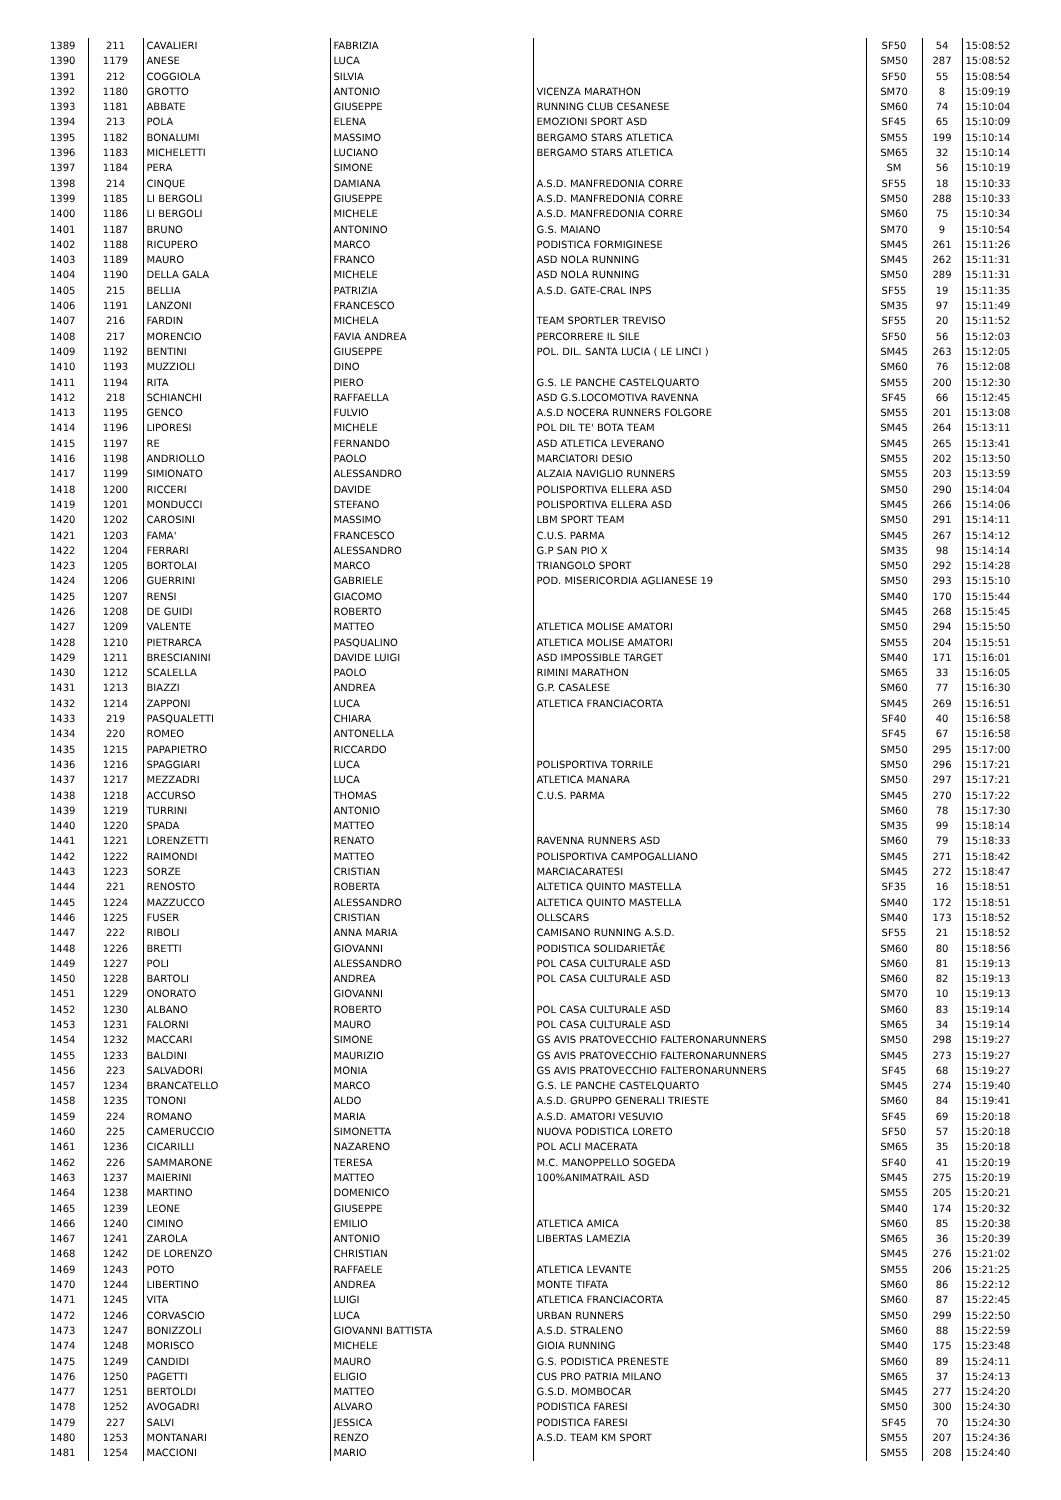| 1389 | 211 | CAVALIERI | FABRIZIA | | SF50 | 54 | 15:08:52 |
| 1390 | 1179 | ANESE | LUCA | | SM50 | 287 | 15:08:52 |
| 1391 | 212 | COGGIOLA | SILVIA | | SF50 | 55 | 15:08:54 |
| 1392 | 1180 | GROTTO | ANTONIO | VICENZA MARATHON | SM70 | 8 | 15:09:19 |
| 1393 | 1181 | ABBATE | GIUSEPPE | RUNNING CLUB CESANESE | SM60 | 74 | 15:10:04 |
| 1394 | 213 | POLA | ELENA | EMOZIONI SPORT ASD | SF45 | 65 | 15:10:09 |
| 1395 | 1182 | BONALUMI | MASSIMO | BERGAMO STARS ATLETICA | SM55 | 199 | 15:10:14 |
| 1396 | 1183 | MICHELETTI | LUCIANO | BERGAMO STARS ATLETICA | SM65 | 32 | 15:10:14 |
| 1397 | 1184 | PERA | SIMONE | | SM | 56 | 15:10:19 |
| 1398 | 214 | CINQUE | DAMIANA | A.S.D. MANFREDONIA CORRE | SF55 | 18 | 15:10:33 |
| 1399 | 1185 | LI BERGOLI | GIUSEPPE | A.S.D. MANFREDONIA CORRE | SM50 | 288 | 15:10:33 |
| 1400 | 1186 | LI BERGOLI | MICHELE | A.S.D. MANFREDONIA CORRE | SM60 | 75 | 15:10:34 |
| 1401 | 1187 | BRUNO | ANTONINO | G.S. MAIANO | SM70 | 9 | 15:10:54 |
| 1402 | 1188 | RICUPERO | MARCO | PODISTICA FORMIGINESE | SM45 | 261 | 15:11:26 |
| 1403 | 1189 | MAURO | FRANCO | ASD NOLA RUNNING | SM45 | 262 | 15:11:31 |
| 1404 | 1190 | DELLA GALA | MICHELE | ASD NOLA RUNNING | SM50 | 289 | 15:11:31 |
| 1405 | 215 | BELLIA | PATRIZIA | A.S.D. GATE-CRAL INPS | SF55 | 19 | 15:11:35 |
| 1406 | 1191 | LANZONI | FRANCESCO | | SM35 | 97 | 15:11:49 |
| 1407 | 216 | FARDIN | MICHELA | TEAM SPORTLER TREVISO | SF55 | 20 | 15:11:52 |
| 1408 | 217 | MORENCIO | FAVIA ANDREA | PERCORRERE IL SILE | SF50 | 56 | 15:12:03 |
| 1409 | 1192 | BENTINI | GIUSEPPE | POL. DIL. SANTA LUCIA ( LE LINCI ) | SM45 | 263 | 15:12:05 |
| 1410 | 1193 | MUZZIOLI | DINO | | SM60 | 76 | 15:12:08 |
| 1411 | 1194 | RITA | PIERO | G.S. LE PANCHE CASTELQUARTO | SM55 | 200 | 15:12:30 |
| 1412 | 218 | SCHIANCHI | RAFFAELLA | ASD G.S.LOCOMOTIVA RAVENNA | SF45 | 66 | 15:12:45 |
| 1413 | 1195 | GENCO | FULVIO | A.S.D NOCERA RUNNERS FOLGORE | SM55 | 201 | 15:13:08 |
| 1414 | 1196 | LIPORESI | MICHELE | POL DIL TE' BOTA TEAM | SM45 | 264 | 15:13:11 |
| 1415 | 1197 | RE | FERNANDO | ASD ATLETICA LEVERANO | SM45 | 265 | 15:13:41 |
| 1416 | 1198 | ANDRIOLLO | PAOLO | MARCIATORI DESIO | SM55 | 202 | 15:13:50 |
| 1417 | 1199 | SIMIONATO | ALESSANDRO | ALZAIA NAVIGLIO RUNNERS | SM55 | 203 | 15:13:59 |
| 1418 | 1200 | RICCERI | DAVIDE | POLISPORTIVA ELLERA ASD | SM50 | 290 | 15:14:04 |
| 1419 | 1201 | MONDUCCI | STEFANO | POLISPORTIVA ELLERA ASD | SM45 | 266 | 15:14:06 |
| 1420 | 1202 | CAROSINI | MASSIMO | LBM SPORT TEAM | SM50 | 291 | 15:14:11 |
| 1421 | 1203 | FAMA' | FRANCESCO | C.U.S. PARMA | SM45 | 267 | 15:14:12 |
| 1422 | 1204 | FERRARI | ALESSANDRO | G.P SAN PIO X | SM35 | 98 | 15:14:14 |
| 1423 | 1205 | BORTOLAI | MARCO | TRIANGOLO SPORT | SM50 | 292 | 15:14:28 |
| 1424 | 1206 | GUERRINI | GABRIELE | POD. MISERICORDIA AGLIANESE 19 | SM50 | 293 | 15:15:10 |
| 1425 | 1207 | RENSI | GIACOMO | | SM40 | 170 | 15:15:44 |
| 1426 | 1208 | DE GUIDI | ROBERTO | | SM45 | 268 | 15:15:45 |
| 1427 | 1209 | VALENTE | MATTEO | ATLETICA MOLISE AMATORI | SM50 | 294 | 15:15:50 |
| 1428 | 1210 | PIETRARCA | PASQUALINO | ATLETICA MOLISE AMATORI | SM55 | 204 | 15:15:51 |
| 1429 | 1211 | BRESCIANINI | DAVIDE LUIGI | ASD IMPOSSIBLE TARGET | SM40 | 171 | 15:16:01 |
| 1430 | 1212 | SCALELLA | PAOLO | RIMINI MARATHON | SM65 | 33 | 15:16:05 |
| 1431 | 1213 | BIAZZI | ANDREA | G.P. CASALESE | SM60 | 77 | 15:16:30 |
| 1432 | 1214 | ZAPPONI | LUCA | ATLETICA FRANCIACORTA | SM45 | 269 | 15:16:51 |
| 1433 | 219 | PASQUALETTI | CHIARA | | SF40 | 40 | 15:16:58 |
| 1434 | 220 | ROMEO | ANTONELLA | | SF45 | 67 | 15:16:58 |
| 1435 | 1215 | PAPAPIETRO | RICCARDO | | SM50 | 295 | 15:17:00 |
| 1436 | 1216 | SPAGGIARI | LUCA | POLISPORTIVA TORRILE | SM50 | 296 | 15:17:21 |
| 1437 | 1217 | MEZZADRI | LUCA | ATLETICA MANARA | SM50 | 297 | 15:17:21 |
| 1438 | 1218 | ACCURSO | THOMAS | C.U.S. PARMA | SM45 | 270 | 15:17:22 |
| 1439 | 1219 | TURRINI | ANTONIO | | SM60 | 78 | 15:17:30 |
| 1440 | 1220 | SPADA | MATTEO | | SM35 | 99 | 15:18:14 |
| 1441 | 1221 | LORENZETTI | RENATO | RAVENNA RUNNERS ASD | SM60 | 79 | 15:18:33 |
| 1442 | 1222 | RAIMONDI | MATTEO | POLISPORTIVA CAMPOGALLIANO | SM45 | 271 | 15:18:42 |
| 1443 | 1223 | SORZE | CRISTIAN | MARCIACARATESI | SM45 | 272 | 15:18:47 |
| 1444 | 221 | RENOSTO | ROBERTA | ALTETICA QUINTO MASTELLA | SF35 | 16 | 15:18:51 |
| 1445 | 1224 | MAZZUCCO | ALESSANDRO | ALTETICA QUINTO MASTELLA | SM40 | 172 | 15:18:51 |
| 1446 | 1225 | FUSER | CRISTIAN | OLLSCARS | SM40 | 173 | 15:18:52 |
| 1447 | 222 | RIBOLI | ANNA MARIA | CAMISANO RUNNING A.S.D. | SF55 | 21 | 15:18:52 |
| 1448 | 1226 | BRETTI | GIOVANNI | PODISTICA SOLIDARIETÃ€ | SM60 | 80 | 15:18:56 |
| 1449 | 1227 | POLI | ALESSANDRO | POL CASA CULTURALE ASD | SM60 | 81 | 15:19:13 |
| 1450 | 1228 | BARTOLI | ANDREA | POL CASA CULTURALE ASD | SM60 | 82 | 15:19:13 |
| 1451 | 1229 | ONORATO | GIOVANNI | | SM70 | 10 | 15:19:13 |
| 1452 | 1230 | ALBANO | ROBERTO | POL CASA CULTURALE ASD | SM60 | 83 | 15:19:14 |
| 1453 | 1231 | FALORNI | MAURO | POL CASA CULTURALE ASD | SM65 | 34 | 15:19:14 |
| 1454 | 1232 | MACCARI | SIMONE | GS AVIS PRATOVECCHIO FALTERONARUNNERS | SM50 | 298 | 15:19:27 |
| 1455 | 1233 | BALDINI | MAURIZIO | GS AVIS PRATOVECCHIO FALTERONARUNNERS | SM45 | 273 | 15:19:27 |
| 1456 | 223 | SALVADORI | MONIA | GS AVIS PRATOVECCHIO FALTERONARUNNERS | SF45 | 68 | 15:19:27 |
| 1457 | 1234 | BRANCATELLO | MARCO | G.S. LE PANCHE CASTELQUARTO | SM45 | 274 | 15:19:40 |
| 1458 | 1235 | TONONI | ALDO | A.S.D. GRUPPO GENERALI TRIESTE | SM60 | 84 | 15:19:41 |
| 1459 | 224 | ROMANO | MARIA | A.S.D. AMATORI VESUVIO | SF45 | 69 | 15:20:18 |
| 1460 | 225 | CAMERUCCIO | SIMONETTA | NUOVA PODISTICA LORETO | SF50 | 57 | 15:20:18 |
| 1461 | 1236 | CICARILLI | NAZARENO | POL ACLI MACERATA | SM65 | 35 | 15:20:18 |
| 1462 | 226 | SAMMARONE | TERESA | M.C. MANOPPELLO SOGEDA | SF40 | 41 | 15:20:19 |
| 1463 | 1237 | MAIERINI | MATTEO | 100%ANIMATRAIL ASD | SM45 | 275 | 15:20:19 |
| 1464 | 1238 | MARTINO | DOMENICO | | SM55 | 205 | 15:20:21 |
| 1465 | 1239 | LEONE | GIUSEPPE | | SM40 | 174 | 15:20:32 |
| 1466 | 1240 | CIMINO | EMILIO | ATLETICA AMICA | SM60 | 85 | 15:20:38 |
| 1467 | 1241 | ZAROLA | ANTONIO | LIBERTAS LAMEZIA | SM65 | 36 | 15:20:39 |
| 1468 | 1242 | DE LORENZO | CHRISTIAN | | SM45 | 276 | 15:21:02 |
| 1469 | 1243 | POTO | RAFFAELE | ATLETICA LEVANTE | SM55 | 206 | 15:21:25 |
| 1470 | 1244 | LIBERTINO | ANDREA | MONTE TIFATA | SM60 | 86 | 15:22:12 |
| 1471 | 1245 | VITA | LUIGI | ATLETICA FRANCIACORTA | SM60 | 87 | 15:22:45 |
| 1472 | 1246 | CORVASCIO | LUCA | URBAN RUNNERS | SM50 | 299 | 15:22:50 |
| 1473 | 1247 | BONIZZOLI | GIOVANNI BATTISTA | A.S.D. STRALENO | SM60 | 88 | 15:22:59 |
| 1474 | 1248 | MORISCO | MICHELE | GIOIA RUNNING | SM40 | 175 | 15:23:48 |
| 1475 | 1249 | CANDIDI | MAURO | G.S. PODISTICA PRENESTE | SM60 | 89 | 15:24:11 |
| 1476 | 1250 | PAGETTI | ELIGIO | CUS PRO PATRIA MILANO | SM65 | 37 | 15:24:13 |
| 1477 | 1251 | BERTOLDI | MATTEO | G.S.D. MOMBOCAR | SM45 | 277 | 15:24:20 |
| 1478 | 1252 | AVOGADRI | ALVARO | PODISTICA FARESI | SM50 | 300 | 15:24:30 |
| 1479 | 227 | SALVI | JESSICA | PODISTICA FARESI | SF45 | 70 | 15:24:30 |
| 1480 | 1253 | MONTANARI | RENZO | A.S.D. TEAM KM SPORT | SM55 | 207 | 15:24:36 |
| 1481 | 1254 | MACCIONI | MARIO | | SM55 | 208 | 15:24:40 |